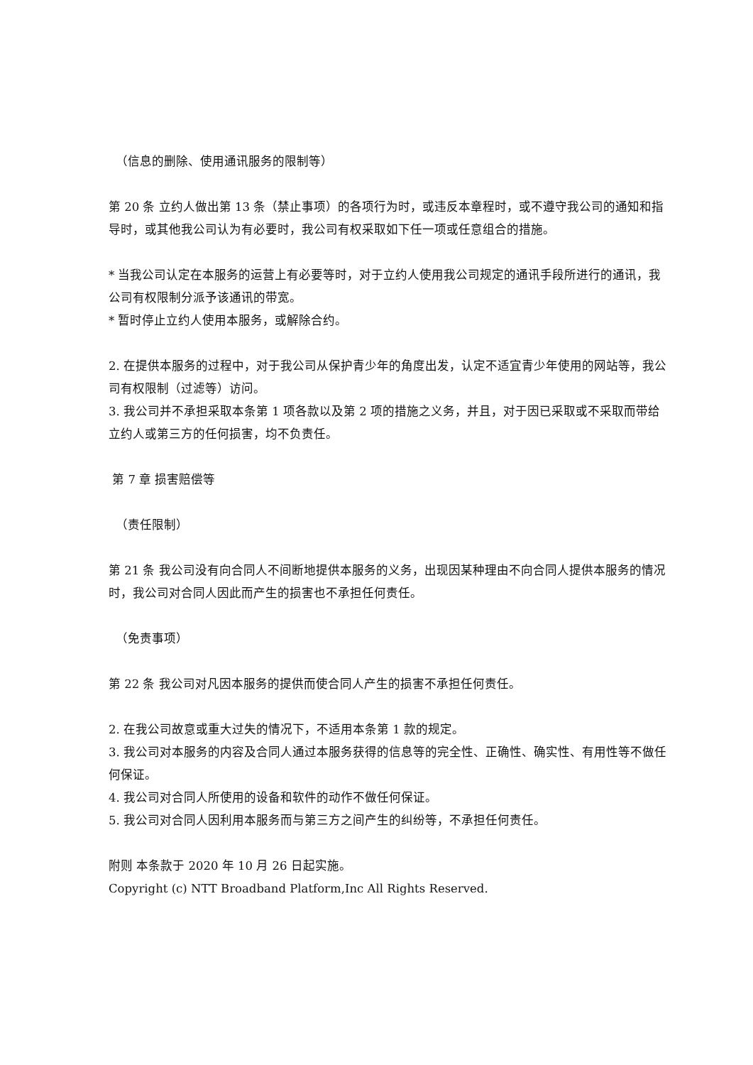（信息的删除、使用通讯服务的限制等）
第 20 条 立约人做出第 13 条（禁止事项）的各项行为时，或违反本章程时，或不遵守我公司的通知和指导时，或其他我公司认为有必要时，我公司有权采取如下任一项或任意组合的措施。
* 当我公司认定在本服务的运营上有必要等时，对于立约人使用我公司规定的通讯手段所进行的通讯，我公司有权限制分派予该通讯的带宽。
* 暂时停止立约人使用本服务，或解除合约。
2. 在提供本服务的过程中，对于我公司从保护青少年的角度出发，认定不适宜青少年使用的网站等，我公司有权限制（过滤等）访问。
3. 我公司并不承担采取本条第 1 项各款以及第 2 项的措施之义务，并且，对于因已采取或不采取而带给立约人或第三方的任何损害，均不负责任。
第 7 章 损害赔偿等
（责任限制）
第 21 条 我公司没有向合同人不间断地提供本服务的义务，出现因某种理由不向合同人提供本服务的情况时，我公司对合同人因此而产生的损害也不承担任何责任。
（免责事项）
第 22 条 我公司对凡因本服务的提供而使合同人产生的损害不承担任何责任。
2. 在我公司故意或重大过失的情况下，不适用本条第 1 款的规定。
3. 我公司对本服务的内容及合同人通过本服务获得的信息等的完全性、正确性、确实性、有用性等不做任何保证。
4. 我公司对合同人所使用的设备和软件的动作不做任何保证。
5. 我公司对合同人因利用本服务而与第三方之间产生的纠纷等，不承担任何责任。
附则 本条款于 2020 年 10 月 26 日起实施。
Copyright (c) NTT Broadband Platform,Inc All Rights Reserved.